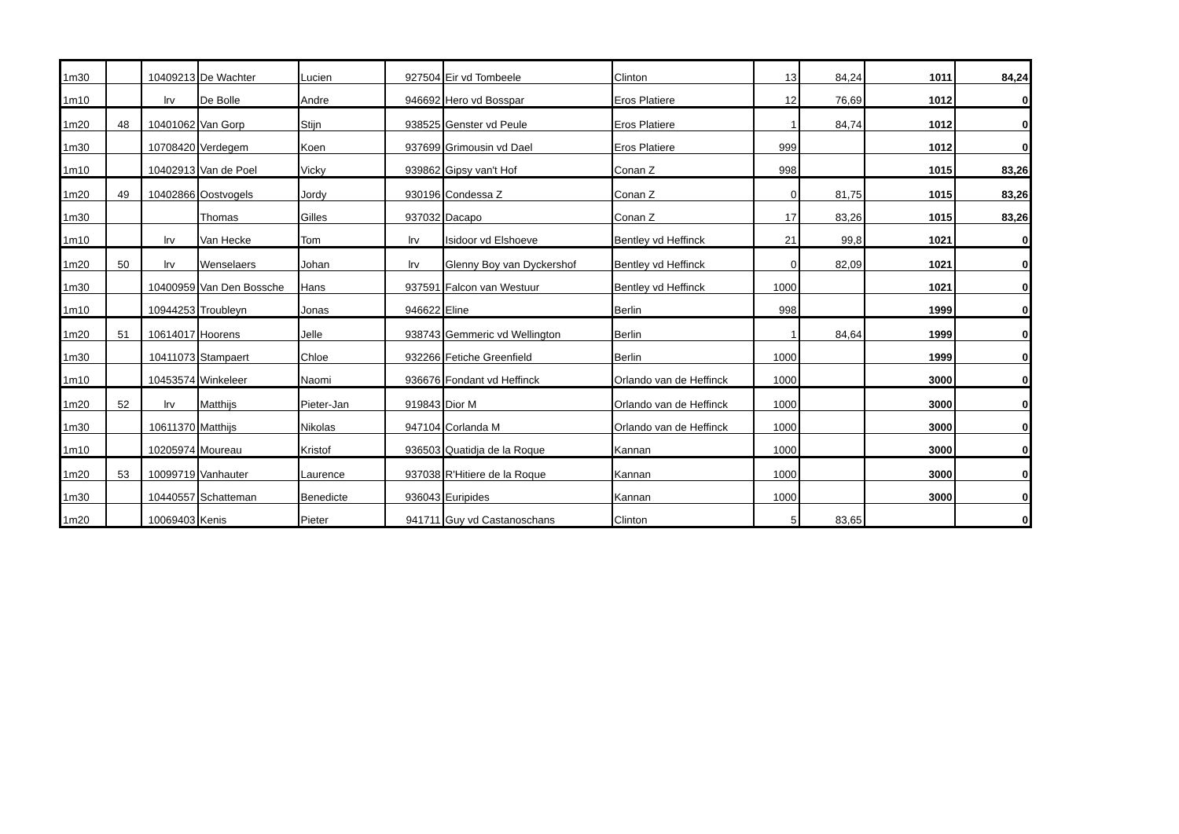| 1m30 | | 10409213 | De Wachter | Lucien | 927504 | Eir vd Tombeele | Clinton | 13 | 84,24 | 1011 | 84,24 |
| 1m10 | | lrv | De Bolle | Andre | 946692 | Hero vd Bosspar | Eros Platiere | 12 | 76,69 | 1012 | 0 |
| 1m20 | 48 | 10401062 | Van Gorp | Stijn | 938525 | Genster vd Peule | Eros Platiere | 1 | 84,74 | 1012 | 0 |
| 1m30 | | 10708420 | Verdegem | Koen | 937699 | Grimousin vd Dael | Eros Platiere | 999 | | 1012 | 0 |
| 1m10 | | 10402913 | Van de Poel | Vicky | 939862 | Gipsy van't Hof | Conan Z | 998 | | 1015 | 83,26 |
| 1m20 | 49 | 10402866 | Oostvogels | Jordy | 930196 | Condessa Z | Conan Z | 0 | 81,75 | 1015 | 83,26 |
| 1m30 | | | Thomas | Gilles | 937032 | Dacapo | Conan Z | 17 | 83,26 | 1015 | 83,26 |
| 1m10 | | lrv | Van Hecke | Tom | lrv | Isidoor vd Elshoeve | Bentley vd Heffinck | 21 | 99,8 | 1021 | 0 |
| 1m20 | 50 | lrv | Wenselaers | Johan | lrv | Glenny Boy van Dyckershof | Bentley vd Heffinck | 0 | 82,09 | 1021 | 0 |
| 1m30 | | 10400959 | Van Den Bossche | Hans | 937591 | Falcon van Westuur | Bentley vd Heffinck | 1000 | | 1021 | 0 |
| 1m10 | | 10944253 | Troubleyn | Jonas | 946622 | Eline | Berlin | 998 | | 1999 | 0 |
| 1m20 | 51 | 10614017 | Hoorens | Jelle | 938743 | Gemmeric vd Wellington | Berlin | 1 | 84,64 | 1999 | 0 |
| 1m30 | | 10411073 | Stampaert | Chloe | 932266 | Fetiche Greenfield | Berlin | 1000 | | 1999 | 0 |
| 1m10 | | 10453574 | Winkeleer | Naomi | 936676 | Fondant vd Heffinck | Orlando van de Heffinck | 1000 | | 3000 | 0 |
| 1m20 | 52 | lrv | Matthijs | Pieter-Jan | 919843 | Dior M | Orlando van de Heffinck | 1000 | | 3000 | 0 |
| 1m30 | | 10611370 | Matthijs | Nikolas | 947104 | Corlanda M | Orlando van de Heffinck | 1000 | | 3000 | 0 |
| 1m10 | | 10205974 | Moureau | Kristof | 936503 | Quatidja de la Roque | Kannan | 1000 | | 3000 | 0 |
| 1m20 | 53 | 10099719 | Vanhauter | Laurence | 937038 | R'Hitiere de la Roque | Kannan | 1000 | | 3000 | 0 |
| 1m30 | | 10440557 | Schatteman | Benedicte | 936043 | Euripides | Kannan | 1000 | | 3000 | 0 |
| 1m20 | | 10069403 | Kenis | Pieter | 941711 | Guy vd Castanoschans | Clinton | 5 | 83,65 | | 0 |